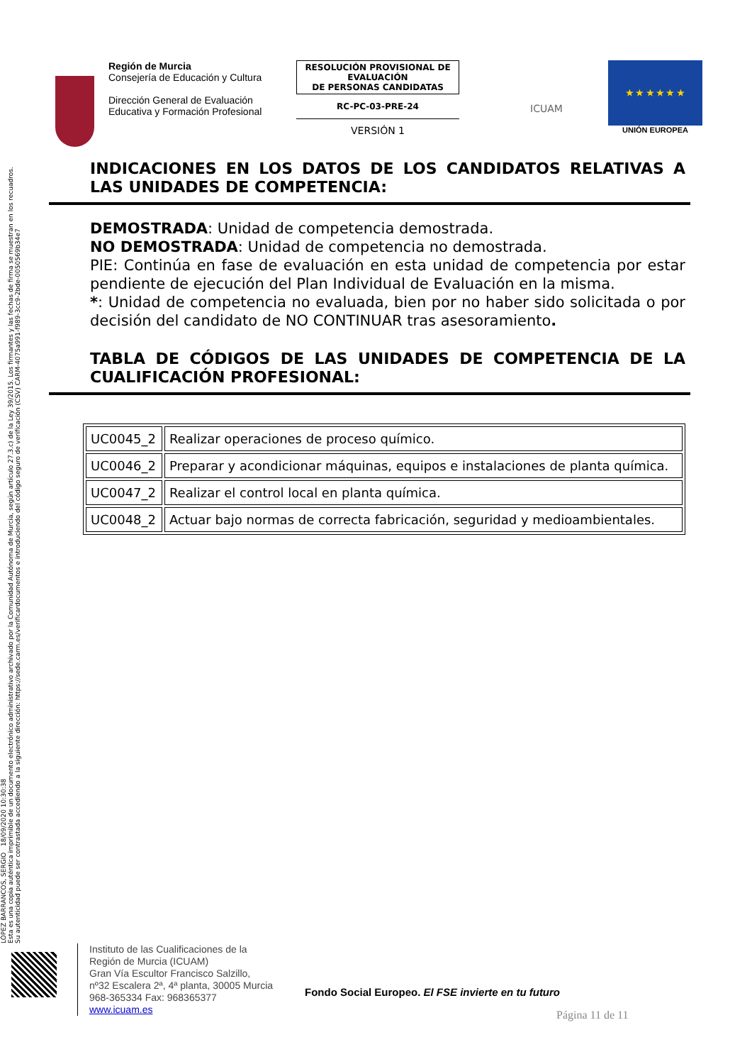Región de Murcia
Consejería de Educación y Cultura
Dirección General de Evaluación Educativa y Formación Profesional
RESOLUCIÓN PROVISIONAL DE EVALUACIÓN
DE PERSONAS CANDIDATAS
RC-PC-03-PRE-24
VERSIÓN 1
ICUAM
★ ★ ★ ★ ★ ★
UNIÓN EUROPEA
INDICACIONES EN LOS DATOS DE LOS CANDIDATOS RELATIVAS A LAS UNIDADES DE COMPETENCIA:
DEMOSTRADA: Unidad de competencia demostrada.
NO DEMOSTRADA: Unidad de competencia no demostrada.
PIE: Continúa en fase de evaluación en esta unidad de competencia por estar pendiente de ejecución del Plan Individual de Evaluación en la misma.
*: Unidad de competencia no evaluada, bien por no haber sido solicitada o por decisión del candidato de NO CONTINUAR tras asesoramiento.
TABLA DE CÓDIGOS DE LAS UNIDADES DE COMPETENCIA DE LA CUALIFICACIÓN PROFESIONAL:
| UC0045_2 | Realizar operaciones de proceso químico. |
| UC0046_2 | Preparar y acondicionar máquinas, equipos e instalaciones de planta química. |
| UC0047_2 | Realizar el control local en planta química. |
| UC0048_2 | Actuar bajo normas de correcta fabricación, seguridad y medioambientales. |
LÓPEZ BARRANCOS, SERGIO 18/09/2020 10:30:38
Esta es una copia auténtica imprimible de un documento electrónico administrativo archivado por la Comunidad Autónoma de Murcia, según artículo 27.3.c) de la Ley 39/2015. Los firmantes y las fechas de firma se muestran en los recuadros.
Su autenticidad puede ser contrastada accediendo a la siguiente dirección: https://sede.carm.es/verificardocumentos e introduciendo del código seguro de verificación (CSV) CARM-4075a991-f989-3cc9-2bde-0050569b34e7
Instituto de las Cualificaciones de la
Región de Murcia (ICUAM)
Gran Vía Escultor Francisco Salzillo,
nº32 Escalera 2ª, 4ª planta, 30005 Murcia
968-365334 Fax: 968365377
www.icuam.es
Fondo Social Europeo. El FSE invierte en tu futuro
Página 11 de 11